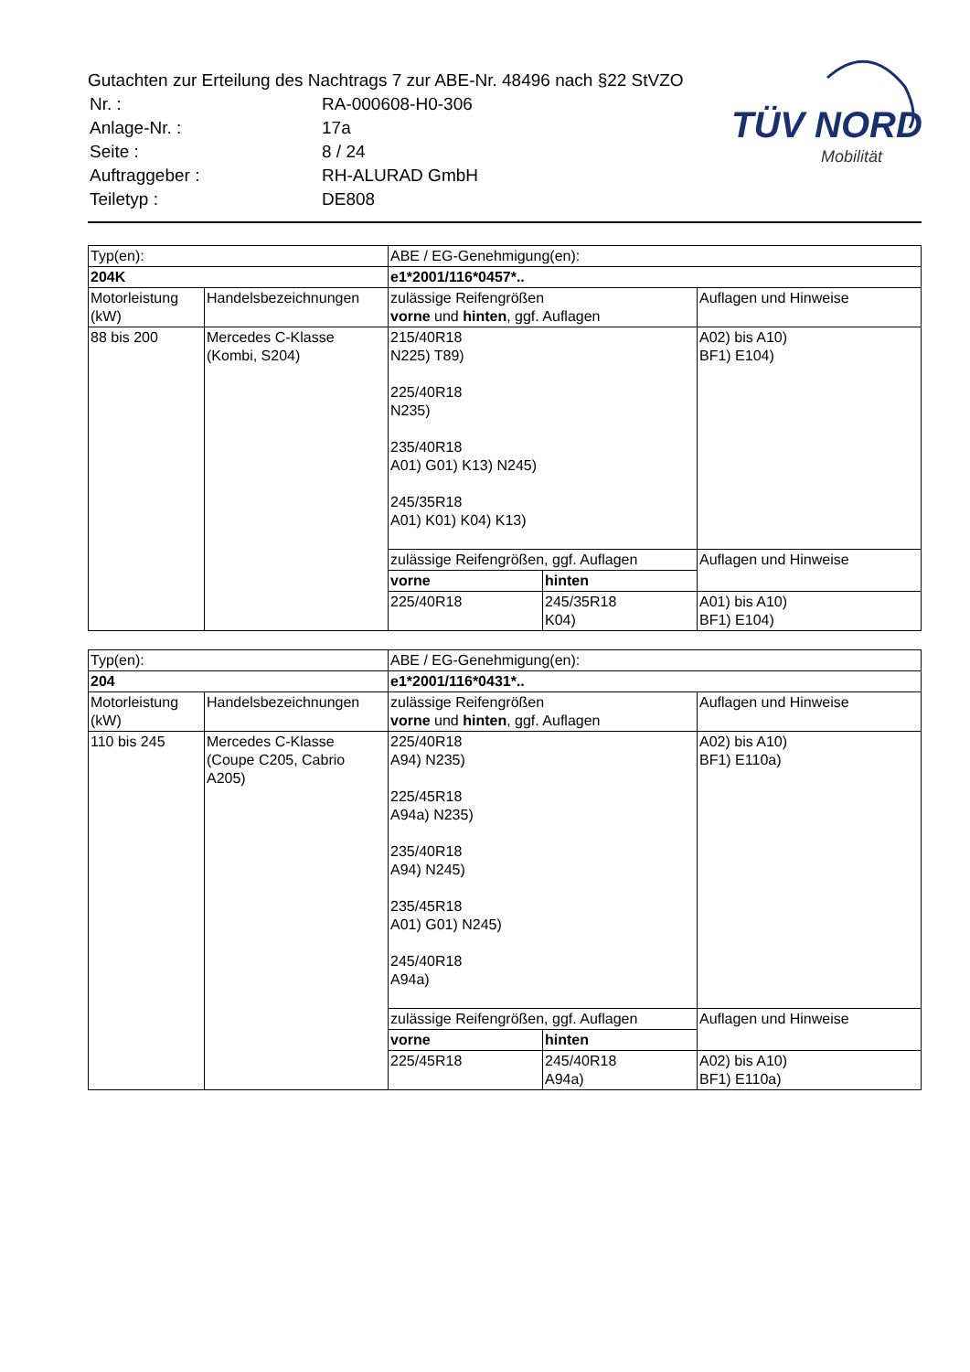Gutachten zur Erteilung des Nachtrags 7 zur ABE-Nr. 48496 nach §22 StVZO
| Nr. : | RA-000608-H0-306 |
| Anlage-Nr. : | 17a |
| Seite : | 8 / 24 |
| Auftraggeber : | RH-ALURAD GmbH |
| Teiletyp : | DE808 |
TÜV NORD
Mobilität
| Typ(en): | | ABE / EG-Genehmigung(en): | | |
| 204K | | e1*2001/116*0457*.. | | |
| Motorleistung (kW) | Handelsbezeichnungen | zulässige Reifengrößen vorne und hinten , ggf. Auflagen | | Auflagen und Hinweise |
| 88 bis 200 | Mercedes C-Klasse (Kombi, S204) | 215/40R18 N225) T89) 225/40R18 N235) 235/40R18 A01) G01) K13) N245) 245/35R18 A01) K01) K04) K13) | | A02) bis A10) BF1) E104) |
| | | zulässige Reifengrößen, ggf. Auflagen | | Auflagen und Hinweise |
| | | vorne | hinten | |
| | | 225/40R18 | 245/35R18 K04) | A01) bis A10) BF1) E104) |
| Typ(en): | | ABE / EG-Genehmigung(en): | | |
| 204 | | e1*2001/116*0431*.. | | |
| Motorleistung (kW) | Handelsbezeichnungen | zulässige Reifengrößen vorne und hinten , ggf. Auflagen | | Auflagen und Hinweise |
| 110 bis 245 | Mercedes C-Klasse (Coupe C205, Cabrio A205) | 225/40R18 A94) N235) 225/45R18 A94a) N235) 235/40R18 A94) N245) 235/45R18 A01) G01) N245) 245/40R18 A94a) | | A02) bis A10) BF1) E110a) |
| | | zulässige Reifengrößen, ggf. Auflagen | | Auflagen und Hinweise |
| | | vorne | hinten | |
| | | 225/45R18 | 245/40R18 A94a) | A02) bis A10) BF1) E110a) |